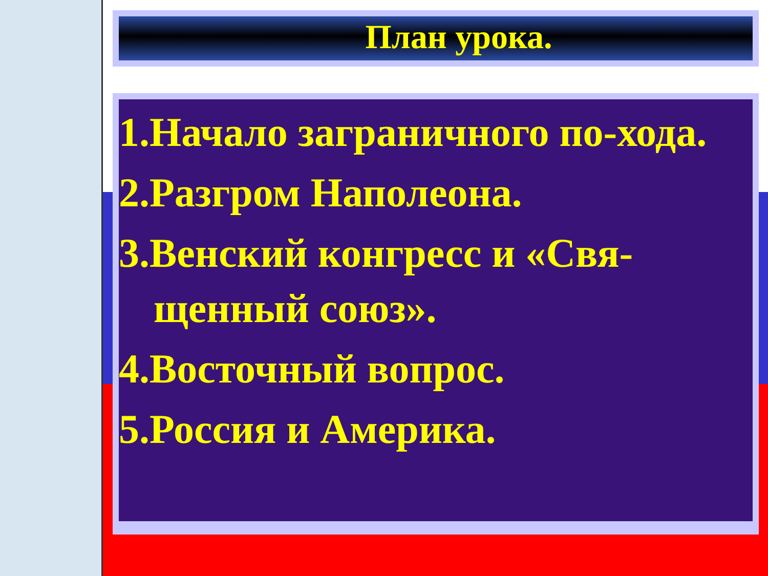План урока.
1.Начало заграничного по-ходa.
2.Разгром Наполеона.
3.Венский конгресс и «Свя-щенный союз».
4.Восточный вопрос.
5.Россия и Америка.